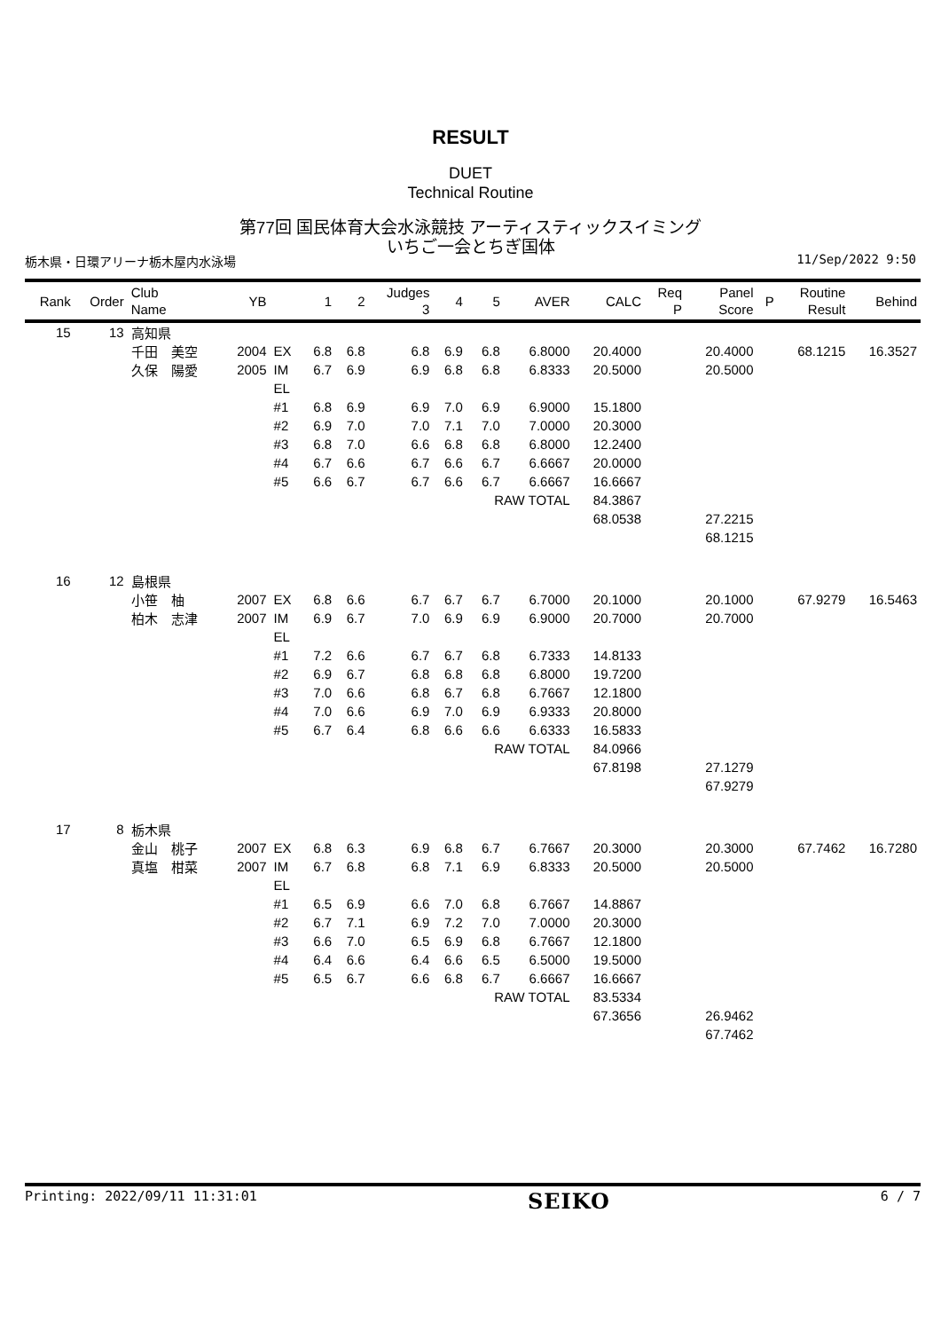RESULT
DUET
Technical Routine
第77回 国民体育大会水泳競技 アーティスティックスイミング
いちご一会とちぎ国体
栃木県・日環アリーナ栃木屋内水泳場 11/Sep/2022 9:50
| Rank | Order | Club Name | YB | | 1 | 2 | Judges 3 | 4 | 5 | AVER | CALC | Req P | Panel Score | P | Routine Result | Behind |
| --- | --- | --- | --- | --- | --- | --- | --- | --- | --- | --- | --- | --- | --- | --- | --- | --- |
| 15 | 13 | 高知県 | | | | | | | | | | | | | | |
| | | 千田 美空 | 2004 | EX | 6.8 | 6.8 | 6.8 | 6.9 | 6.8 | 6.8000 | 20.4000 | | 20.4000 | | 68.1215 | 16.3527 |
| | | 久保 陽愛 | 2005 | IM | 6.7 | 6.9 | 6.9 | 6.8 | 6.8 | 6.8333 | 20.5000 | | 20.5000 | | | |
| | | | | EL | | | | | | | | | | | | |
| | | | | #1 | 6.8 | 6.9 | 6.9 | 7.0 | 6.9 | 6.9000 | 15.1800 | | | | | |
| | | | | #2 | 6.9 | 7.0 | 7.0 | 7.1 | 7.0 | 7.0000 | 20.3000 | | | | | |
| | | | | #3 | 6.8 | 7.0 | 6.6 | 6.8 | 6.8 | 6.8000 | 12.2400 | | | | | |
| | | | | #4 | 6.7 | 6.6 | 6.7 | 6.6 | 6.7 | 6.6667 | 20.0000 | | | | | |
| | | | | #5 | 6.6 | 6.7 | 6.7 | 6.6 | 6.7 | 6.6667 | 16.6667 | | | | | |
| | | | | | | | | | RAW TOTAL | | 84.3867 | | | | | |
| | | | | | | | | | | | 68.0538 | | 27.2215 | | | |
| | | | | | | | | | | | | | 68.1215 | | | |
| 16 | 12 | 島根県 | | | | | | | | | | | | | | |
| | | 小笹 柚 | 2007 | EX | 6.8 | 6.6 | 6.7 | 6.7 | 6.7 | 6.7000 | 20.1000 | | 20.1000 | | 67.9279 | 16.5463 |
| | | 柏木 志津 | 2007 | IM | 6.9 | 6.7 | 7.0 | 6.9 | 6.9 | 6.9000 | 20.7000 | | 20.7000 | | | |
| | | | | EL | | | | | | | | | | | | |
| | | | | #1 | 7.2 | 6.6 | 6.7 | 6.7 | 6.8 | 6.7333 | 14.8133 | | | | | |
| | | | | #2 | 6.9 | 6.7 | 6.8 | 6.8 | 6.8 | 6.8000 | 19.7200 | | | | | |
| | | | | #3 | 7.0 | 6.6 | 6.8 | 6.7 | 6.8 | 6.7667 | 12.1800 | | | | | |
| | | | | #4 | 7.0 | 6.6 | 6.9 | 7.0 | 6.9 | 6.9333 | 20.8000 | | | | | |
| | | | | #5 | 6.7 | 6.4 | 6.8 | 6.6 | 6.6 | 6.6333 | 16.5833 | | | | | |
| | | | | | | | | | RAW TOTAL | | 84.0966 | | | | | |
| | | | | | | | | | | | 67.8198 | | 27.1279 | | | |
| | | | | | | | | | | | | | 67.9279 | | | |
| 17 | 8 | 栃木県 | | | | | | | | | | | | | | |
| | | 金山 桃子 | 2007 | EX | 6.8 | 6.3 | 6.9 | 6.8 | 6.7 | 6.7667 | 20.3000 | | 20.3000 | | 67.7462 | 16.7280 |
| | | 真塩 柑菜 | 2007 | IM | 6.7 | 6.8 | 6.8 | 7.1 | 6.9 | 6.8333 | 20.5000 | | 20.5000 | | | |
| | | | | EL | | | | | | | | | | | | |
| | | | | #1 | 6.5 | 6.9 | 6.6 | 7.0 | 6.8 | 6.7667 | 14.8867 | | | | | |
| | | | | #2 | 6.7 | 7.1 | 6.9 | 7.2 | 7.0 | 7.0000 | 20.3000 | | | | | |
| | | | | #3 | 6.6 | 7.0 | 6.5 | 6.9 | 6.8 | 6.7667 | 12.1800 | | | | | |
| | | | | #4 | 6.4 | 6.6 | 6.4 | 6.6 | 6.5 | 6.5000 | 19.5000 | | | | | |
| | | | | #5 | 6.5 | 6.7 | 6.6 | 6.8 | 6.7 | 6.6667 | 16.6667 | | | | | |
| | | | | | | | | | RAW TOTAL | | 83.5334 | | | | | |
| | | | | | | | | | | | 67.3656 | | 26.9462 | | | |
| | | | | | | | | | | | | | 67.7462 | | | |
Printing: 2022/09/11 11:31:01 SEIKO 6 / 7